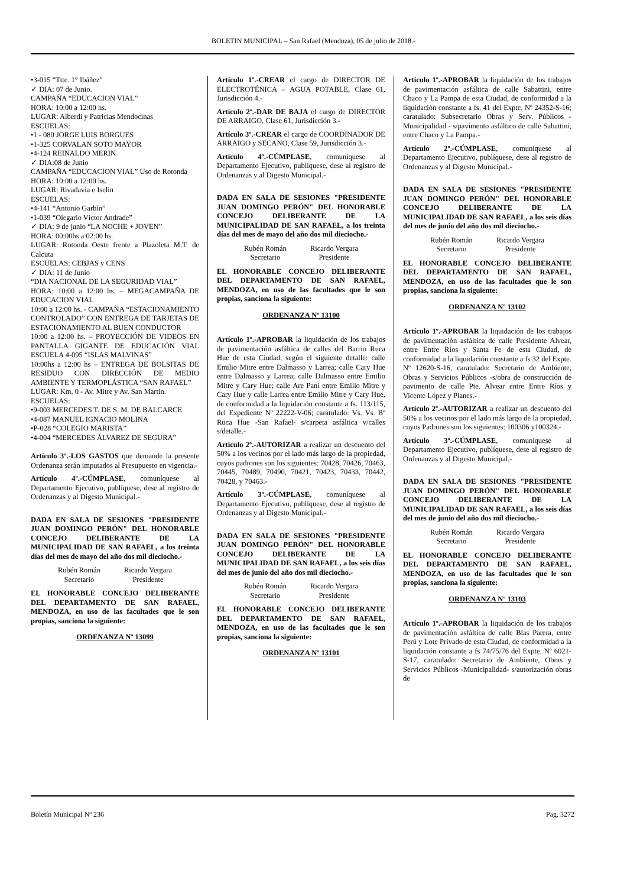BOLETIN MUNICIPAL – San Rafael (Mendoza), 05 de julio de 2018.-
•3-015 “Ttte. 1° Ibáñez”
✓ DIA: 07 de Junio.
CAMPAÑA “EDUCACION VIAL”
HORA: 10:00 a 12:00 hs.
LUGAR: Alberdi y Patricias Mendocinas
ESCUELAS:
•1 - 080 JORGE LUIS BORGUES
•1-325 CORVALAN SOTO MAYOR
•4-124 REINALDO MERIN
✓ DIA:08 de Junio
CAMPAÑA “EDUCACION VIAL” Uso de Rotonda
HORA: 10:00 a 12:00 hs.
LUGAR: Rivadavia e Iselin
ESCUELAS:
•4-141 “Antonio Garbín”
•1-039 “Olegario Víctor Andrade”
✓ DIA: 9 de junio “LA NOCHE + JOVEN”
HORA: 00:00hs a 02:00 hs.
LUGAR: Rotonda Oeste frente a Plazoleta M.T. de Calcuta
ESCUELAS: CEBJAS y CENS
✓ DIA: 11 de Junio
“DIA NACIONAL DE LA SEGURIDAD VIAL”
HORA: 10:00 a 12:00 hs. – MEGACAMPAÑA DE EDUCACION VIAL
10:00 a 12:00 hs. - CAMPAÑA “ESTACIONAMIENTO CONTROLADO” CON ENTREGA DE TARJETAS DE ESTACIONAMIENTO AL BUEN CONDUCTOR
10:00 a 12:00 hs. – PROYECCIÓN DE VIDEOS EN PANTALLA GIGANTE DE EDUCACIÓN VIAL ESCUELA 4-095 “ISLAS MALVINAS”
10:00hs a 12:00 hs – ENTREGA DE BOLSITAS DE RESIDUO CON DIRECCIÓN DE MEDIO AMBIENTE Y TERMOPLÁSTICA “SAN RAFAEL”
LUGAR: Km. 0 - Av. Mitre y Av. San Martin.
ESCUELAS:
•9-003 MERCEDES T. DE S. M. DE BALCARCE
•4-087 MANUEL IGNACIO MOLINA
•P-028 “COLEGIO MARISTA”
•4-004 “MERCEDES ÁLVAREZ DE SEGURA”
Artículo 3º.-LOS GASTOS que demande la presente Ordenanza serán imputados al Presupuesto en vigencia.-
Artículo 4º.-CÚMPLASE, comuníquese al Departamento Ejecutivo, publíquese, dese al registro de Ordenanzas y al Digesto Municipal.-
DADA EN SALA DE SESIONES "PRESIDENTE JUAN DOMINGO PERÓN" DEL HONORABLE CONCEJO DELIBERANTE DE LA MUNICIPALIDAD DE SAN RAFAEL, a los treinta días del mes de mayo del año dos mil dieciocho.-
Rubén Román
Secretario
Ricardo Vergara
Presidente
EL HONORABLE CONCEJO DELIBERANTE DEL DEPARTAMENTO DE SAN RAFAEL, MENDOZA, en uso de las facultades que le son propias, sanciona la siguiente:
ORDENANZA Nº 13099
Artículo 1º.-CREAR el cargo de DIRECTOR DE ELECTROTÉNICA – AGUA POTABLE, Clase 61, Jurisdicción 4.-
Artículo 2º.-DAR DE BAJA el cargo de DIRECTOR DE ARRAIGO, Clase 61, Jurisdicción 3.-
Artículo 3º.-CREAR el cargo de COORDINADOR DE ARRAIGO y SECANO, Clase 59, Jurisdicción 3.-
Artículo 4º.-CÚMPLASE, comuníquese al Departamento Ejecutivo, publíquese, dese al registro de Ordenanzas y al Digesto Municipal.-
DADA EN SALA DE SESIONES "PRESIDENTE JUAN DOMINGO PERÓN" DEL HONORABLE CONCEJO DELIBERANTE DE LA MUNICIPALIDAD DE SAN RAFAEL, a los treinta días del mes de mayo del año dos mil dieciocho.-
Rubén Román
Secretario
Ricardo Vergara
Presidente
EL HONORABLE CONCEJO DELIBERANTE DEL DEPARTAMENTO DE SAN RAFAEL, MENDOZA, en uso de las facultades que le son propias, sanciona la siguiente:
ORDENANZA Nº 13100
Artículo 1º.-APROBAR la liquidación de los trabajos de pavimentación asfáltica de calles del Barrio Ruca Hue de esta Ciudad, según el siguiente detalle: calle Emilio Mitre entre Dalmasso y Larrea; calle Cary Hue entre Dalmasso y Larrea; calle Dalmasso entre Emilio Mitre y Cary Hue; calle Are Pani entre Emilio Mitre y Cary Hue y calle Larrea entre Emilio Mitre y Cary Hue, de conformidad a la liquidación constante a fs. 113/115, del Expediente Nº 22222-V-06; caratulado: Vs. Vs. Bº Ruca Hue -San Rafael- s/carpeta asfáltica v/calles s/detalle.-
Artículo 2º.-AUTORIZAR a realizar un descuento del 50% a los vecinos por el lado más largo de la propiedad, cuyos padrones son los siguientes: 70428, 70426, 70463, 70445, 70489, 70490, 70421, 70423, 70433, 70442, 70428, y 70463.-
Artículo 3º.-CÚMPLASE, comuníquese al Departamento Ejecutivo, publíquese, dese al registro de Ordenanzas y al Digesto Municipal.-
DADA EN SALA DE SESIONES "PRESIDENTE JUAN DOMINGO PERÓN" DEL HONORABLE CONCEJO DELIBERANTE DE LA MUNICIPALIDAD DE SAN RAFAEL, a los seis días del mes de junio del año dos mil dieciocho.-
Rubén Román
Secretario
Ricardo Vergara
Presidente
EL HONORABLE CONCEJO DELIBERANTE DEL DEPARTAMENTO DE SAN RAFAEL, MENDOZA, en uso de las facultades que le son propias, sanciona la siguiente:
ORDENANZA Nº 13101
Artículo 1º.-APROBAR la liquidación de los trabajos de pavimentación asfáltica de calle Sabattini, entre Chaco y La Pampa de esta Ciudad, de conformidad a la liquidación constante a fs. 41 del Expte. Nº 24352-S-16; caratulado: Subsecretario Obras y Serv. Públicos - Municipalidad - s/pavimento asfáltico de calle Sabattini, entre Chaco y La Pampa.-
Artículo 2º.-CÚMPLASE, comuníquese al Departamento Ejecutivo, publíquese, dese al registro de Ordenanzas y al Digesto Municipal.-
DADA EN SALA DE SESIONES "PRESIDENTE JUAN DOMINGO PERÓN" DEL HONORABLE CONCEJO DELIBERANTE DE LA MUNICIPALIDAD DE SAN RAFAEL, a los seis días del mes de junio del año dos mil dieciocho.-
Rubén Román
Secretario
Ricardo Vergara
Presidente
EL HONORABLE CONCEJO DELIBERANTE DEL DEPARTAMENTO DE SAN RAFAEL, MENDOZA, en uso de las facultades que le son propias, sanciona la siguiente:
ORDENANZA Nº 13102
Artículo 1º.-APROBAR la liquidación de los trabajos de pavimentación asfáltica de calle Presidente Alvear, entre Entre Ríos y Santa Fe de esta Ciudad, de conformidad a la liquidación constante a fs 32 del Expte. Nº 12620-S-16, caratulado: Secretario de Ambiente, Obras y Servicios Públicos -s/obra de construcción de pavimento de calle Pte. Alvear entre Entre Ríos y Vicente López y Planes.-
Artículo 2º.-AUTORIZAR a realizar un descuento del 50% a los vecinos por el lado más largo de la propiedad, cuyos Padrones son los siguientes: 100306 y100324.-
Artículo 3º.-CÚMPLASE, comuníquese al Departamento Ejecutivo, publíquese, dese al registro de Ordenanzas y al Digesto Municipal.-
DADA EN SALA DE SESIONES "PRESIDENTE JUAN DOMINGO PERÓN" DEL HONORABLE CONCEJO DELIBERANTE DE LA MUNICIPALIDAD DE SAN RAFAEL, a los seis días del mes de junio del año dos mil dieciocho.-
Rubén Román
Secretario
Ricardo Vergara
Presidente
EL HONORABLE CONCEJO DELIBERANTE DEL DEPARTAMENTO DE SAN RAFAEL, MENDOZA, en uso de las facultades que le son propias, sanciona la siguiente:
ORDENANZA Nº 13103
Artículo 1º.-APROBAR la liquidación de los trabajos de pavimentación asfáltica de calle Blas Parera, entre Perú y Lote Privado de esta Ciudad, de conformidad a la liquidación constante a fs 74/75/76 del Expte. Nº 6021-S-17, caratulado: Secretario de Ambiente, Obras y Servicios Públicos -Municipalidad- s/autorización obras de
Boletín Municipal Nº 236 Pag. 3272